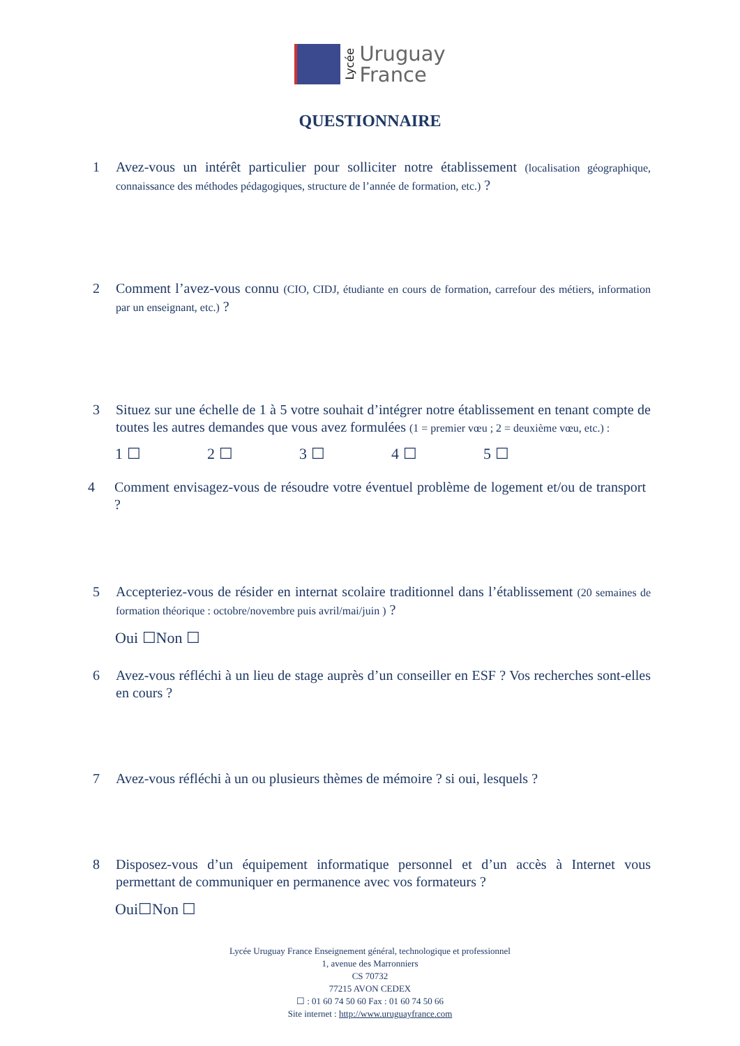Lycée
Uruguay
France
QUESTIONNAIRE
1 Avez-vous un intérêt particulier pour solliciter notre établissement (localisation géographique, connaissance des méthodes pédagogiques, structure de l’année de formation, etc.) ?
2 Comment l’avez-vous connu (CIO, CIDJ, étudiante en cours de formation, carrefour des métiers, information par un enseignant, etc.) ?
3 Situez sur une échelle de 1 à 5 votre souhait d’intégrer notre établissement en tenant compte de toutes les autres demandes que vous avez formulées (1 = premier vœu ; 2 = deuxième vœu, etc.) :
1 ☐ 2 ☐ 3 ☐ 4 ☐ 5 ☐
4 Comment envisagez-vous de résoudre votre éventuel problème de logement et/ou de transport ?
5 Accepteriez-vous de résider en internat scolaire traditionnel dans l’établissement (20 semaines de formation théorique : octobre/novembre puis avril/mai/juin ) ?
Oui ☐Non ☐
6 Avez-vous réfléchi à un lieu de stage auprès d’un conseiller en ESF ? Vos recherches sont-elles en cours ?
7 Avez-vous réfléchi à un ou plusieurs thèmes de mémoire ? si oui, lesquels ?
8 Disposez-vous d’un équipement informatique personnel et d’un accès à Internet vous permettant de communiquer en permanence avec vos formateurs ?
Oui☐Non ☐
Lycée Uruguay France Enseignement général, technologique et professionnel
1, avenue des Marronniers
CS 70732
77215 AVON CEDEX
☐ : 01 60 74 50 60 Fax : 01 60 74 50 66
Site internet : http://www.uruguayfrance.com